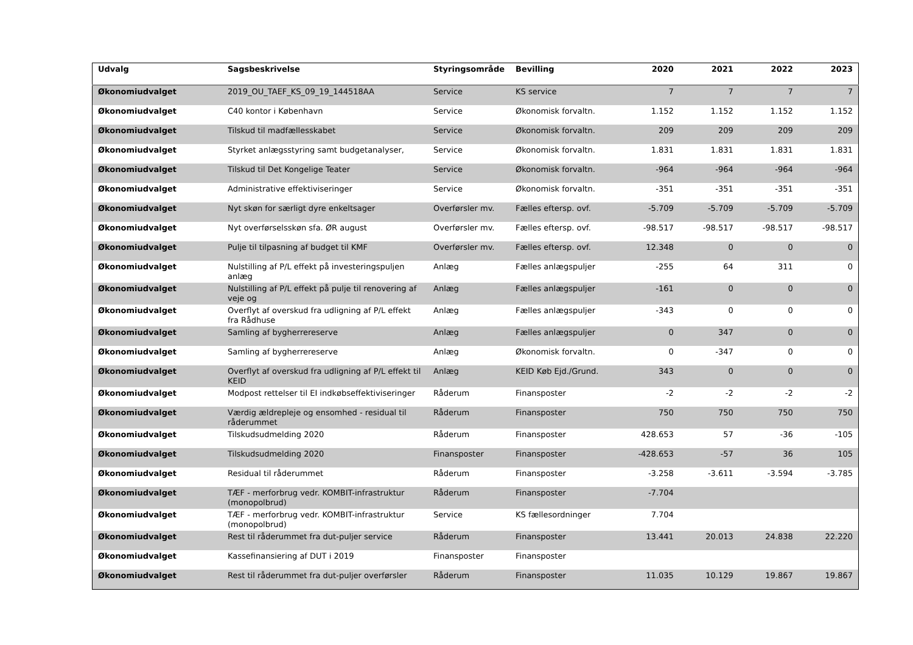| Udvalg | Sagsbeskrivelse | Styringsområde | Bevilling | 2020 | 2021 | 2022 | 2023 |
| --- | --- | --- | --- | --- | --- | --- | --- |
| Økonomiudvalget | 2019_OU_TAEF_KS_09_19_144518AA | Service | KS service | 7 | 7 | 7 | 7 |
| Økonomiudvalget | C40 kontor i København | Service | Økonomisk forvaltn. | 1.152 | 1.152 | 1.152 | 1.152 |
| Økonomiudvalget | Tilskud til madfællesskabet | Service | Økonomisk forvaltn. | 209 | 209 | 209 | 209 |
| Økonomiudvalget | Styrket anlægsstyring samt budgetanalyser, | Service | Økonomisk forvaltn. | 1.831 | 1.831 | 1.831 | 1.831 |
| Økonomiudvalget | Tilskud til Det Kongelige Teater | Service | Økonomisk forvaltn. | -964 | -964 | -964 | -964 |
| Økonomiudvalget | Administrative effektiviseringer | Service | Økonomisk forvaltn. | -351 | -351 | -351 | -351 |
| Økonomiudvalget | Nyt skøn for særligt dyre enkeltsager | Overførsler mv. | Fælles eftersp. ovf. | -5.709 | -5.709 | -5.709 | -5.709 |
| Økonomiudvalget | Nyt overførselsskøn sfa. ØR august | Overførsler mv. | Fælles eftersp. ovf. | -98.517 | -98.517 | -98.517 | -98.517 |
| Økonomiudvalget | Pulje til tilpasning af budget til KMF | Overførsler mv. | Fælles eftersp. ovf. | 12.348 | 0 | 0 | 0 |
| Økonomiudvalget | Nulstilling af P/L effekt på investeringspuljen anlæg | Anlæg | Fælles anlægspuljer | -255 | 64 | 311 | 0 |
| Økonomiudvalget | Nulstilling af P/L effekt på pulje til renovering af veje og | Anlæg | Fælles anlægspuljer | -161 | 0 | 0 | 0 |
| Økonomiudvalget | Overflyt af overskud fra udligning af P/L effekt fra Rådhuse | Anlæg | Fælles anlægspuljer | -343 | 0 | 0 | 0 |
| Økonomiudvalget | Samling af bygherrereserve | Anlæg | Fælles anlægspuljer | 0 | 347 | 0 | 0 |
| Økonomiudvalget | Samling af bygherrereserve | Anlæg | Økonomisk forvaltn. | 0 | -347 | 0 | 0 |
| Økonomiudvalget | Overflyt af overskud fra udligning af P/L effekt til KEID | Anlæg | KEID Køb Ejd./Grund. | 343 | 0 | 0 | 0 |
| Økonomiudvalget | Modpost rettelser til EI indkøbseffektiviseringer | Råderum | Finansposter | -2 | -2 | -2 | -2 |
| Økonomiudvalget | Værdig ældrepleje og ensomhed - residual til råderummet | Råderum | Finansposter | 750 | 750 | 750 | 750 |
| Økonomiudvalget | Tilskudsudmelding 2020 | Råderum | Finansposter | 428.653 | 57 | -36 | -105 |
| Økonomiudvalget | Tilskudsudmelding 2020 | Finansposter | Finansposter | -428.653 | -57 | 36 | 105 |
| Økonomiudvalget | Residual til råderummet | Råderum | Finansposter | -3.258 | -3.611 | -3.594 | -3.785 |
| Økonomiudvalget | TÆF - merforbrug vedr. KOMBIT-infrastruktur (monopolbrud) | Råderum | Finansposter | -7.704 | | | |
| Økonomiudvalget | TÆF - merforbrug vedr. KOMBIT-infrastruktur (monopolbrud) | Service | KS fællesordninger | 7.704 | | | |
| Økonomiudvalget | Rest til råderummet fra dut-puljer service | Råderum | Finansposter | 13.441 | 20.013 | 24.838 | 22.220 |
| Økonomiudvalget | Kassefinansiering af DUT i 2019 | Finansposter | Finansposter | | | | |
| Økonomiudvalget | Rest til råderummet fra dut-puljer overførsler | Råderum | Finansposter | 11.035 | 10.129 | 19.867 | 19.867 |